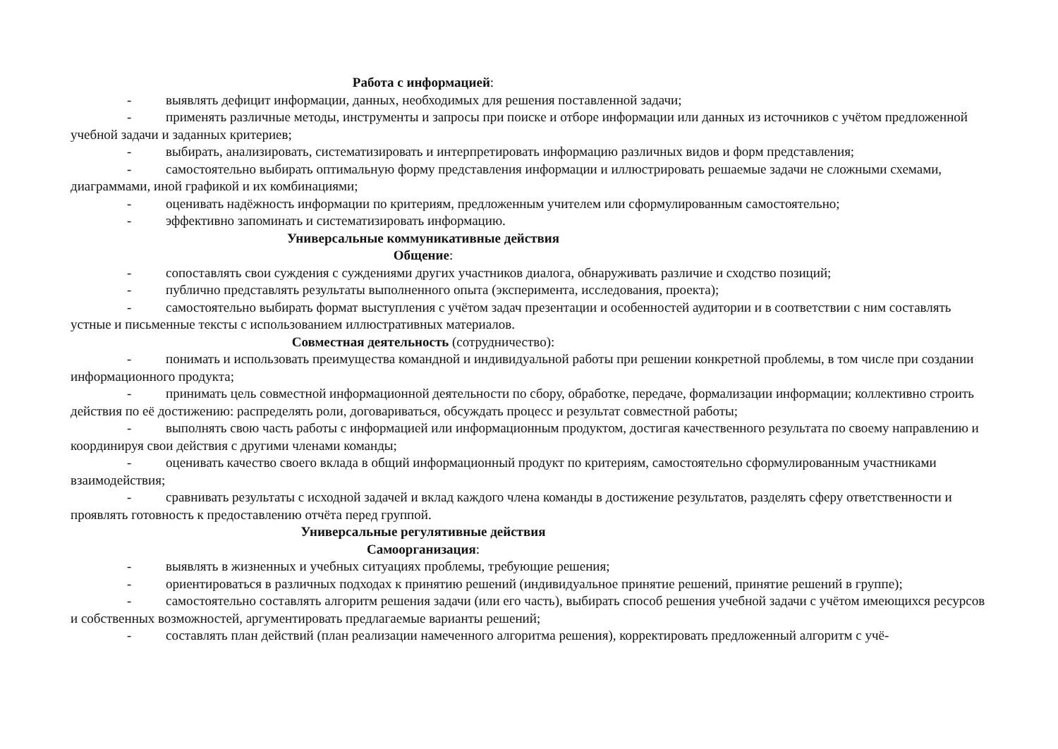Работа с информацией:
- выявлять дефицит информации, данных, необходимых для решения поставленной задачи;
- применять различные методы, инструменты и запросы при поиске и отборе информации или данных из источников с учётом предложенной учебной задачи и заданных критериев;
- выбирать, анализировать, систематизировать и интерпретировать информацию различных видов и форм представления;
- самостоятельно выбирать оптимальную форму представления информации и иллюстрировать решаемые задачи не сложными схемами, диаграммами, иной графикой и их комбинациями;
- оценивать надёжность информации по критериям, предложенным учителем или сформулированным самостоятельно;
- эффективно запоминать и систематизировать информацию.
Универсальные коммуникативные действия
Общение:
- сопоставлять свои суждения с суждениями других участников диалога, обнаруживать различие и сходство позиций;
- публично представлять результаты выполненного опыта (эксперимента, исследования, проекта);
- самостоятельно выбирать формат выступления с учётом задач презентации и особенностей аудитории и в соответствии с ним составлять устные и письменные тексты с использованием иллюстративных материалов.
Совместная деятельность (сотрудничество):
- понимать и использовать преимущества командной и индивидуальной работы при решении конкретной проблемы, в том числе при создании информационного продукта;
- принимать цель совместной информационной деятельности по сбору, обработке, передаче, формализации информации; коллективно строить действия по её достижению: распределять роли, договариваться, обсуждать процесс и результат совместной работы;
- выполнять свою часть работы с информацией или информационным продуктом, достигая качественного результата по своему направлению и координируя свои действия с другими членами команды;
- оценивать качество своего вклада в общий информационный продукт по критериям, самостоятельно сформулированным участниками взаимодействия;
- сравнивать результаты с исходной задачей и вклад каждого члена команды в достижение результатов, разделять сферу ответственности и проявлять готовность к предоставлению отчёта перед группой.
Универсальные регулятивные действия
Самоорганизация:
- выявлять в жизненных и учебных ситуациях проблемы, требующие решения;
- ориентироваться в различных подходах к принятию решений (индивидуальное принятие решений, принятие решений в группе);
- самостоятельно составлять алгоритм решения задачи (или его часть), выбирать способ решения учебной задачи с учётом имеющихся ресурсов и собственных возможностей, аргументировать предлагаемые варианты решений;
- составлять план действий (план реализации намеченного алгоритма решения), корректировать предложенный алгоритм с учё-